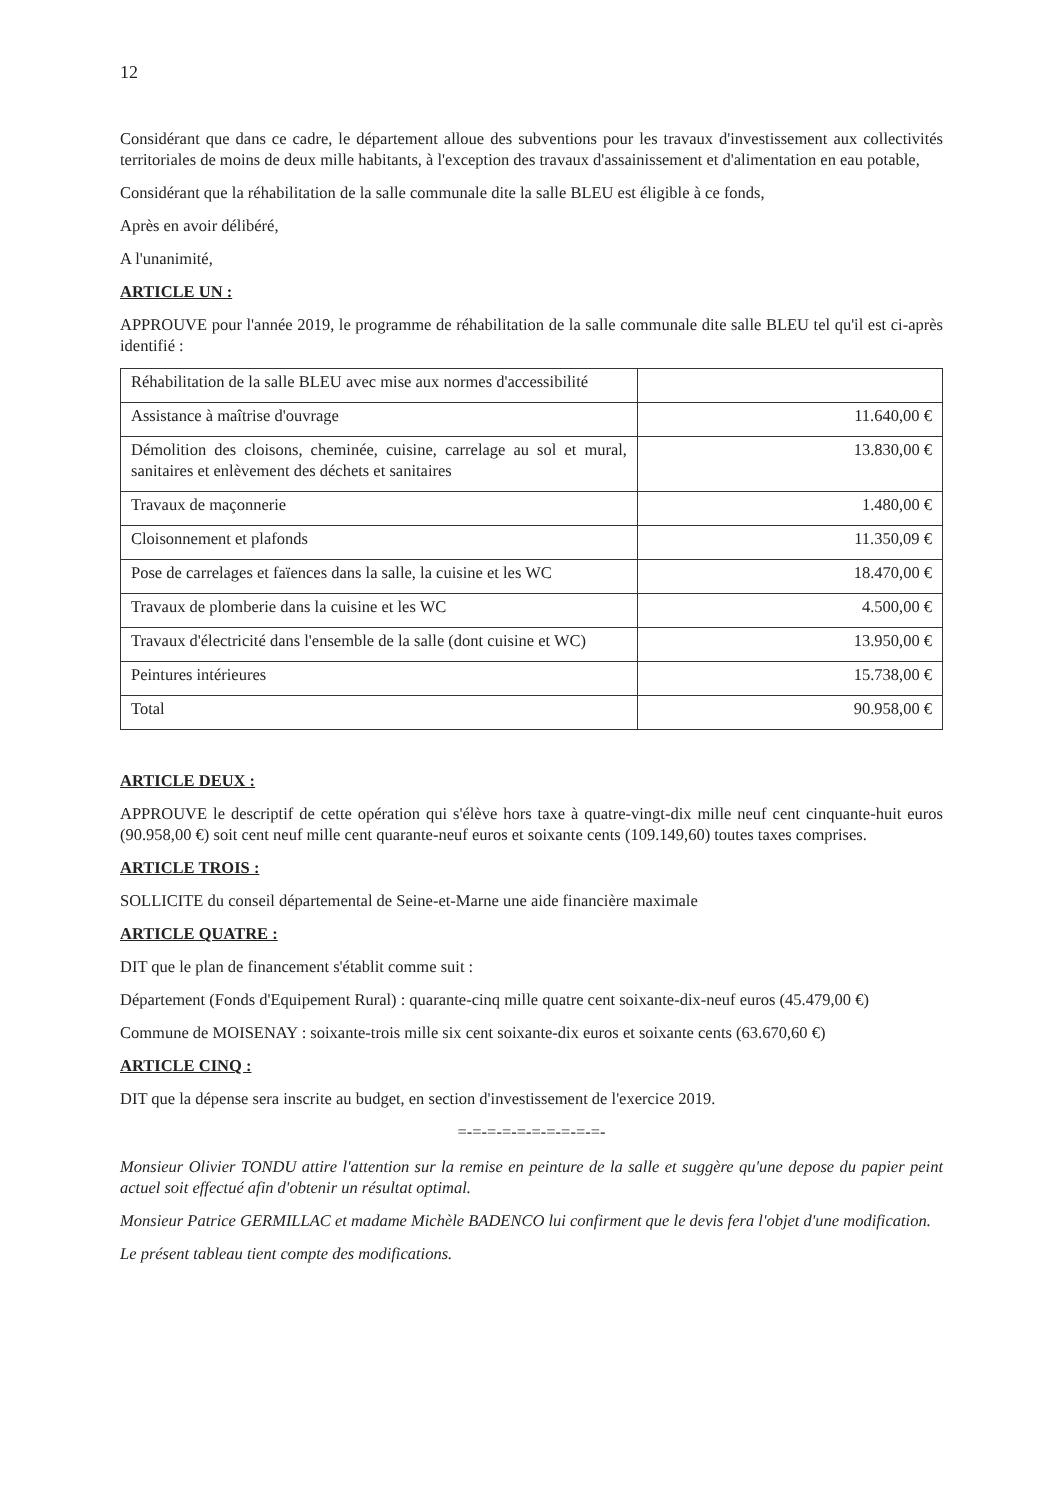12
Considérant que dans ce cadre, le département alloue des subventions pour les travaux d'investissement aux collectivités territoriales de moins de deux mille habitants, à l'exception des travaux d'assainissement et d'alimentation en eau potable,
Considérant que la réhabilitation de la salle communale dite la salle BLEU est éligible à ce fonds,
Après en avoir délibéré,
A l'unanimité,
ARTICLE UN :
APPROUVE pour l'année 2019, le programme de réhabilitation de la salle communale dite salle BLEU tel qu'il est ci-après identifié :
| Réhabilitation de la salle BLEU avec mise aux normes d'accessibilité | |
| Assistance à maîtrise d'ouvrage | 11.640,00 € |
| Démolition des cloisons, cheminée, cuisine, carrelage au sol et mural, sanitaires et enlèvement des déchets et sanitaires | 13.830,00 € |
| Travaux de maçonnerie | 1.480,00 € |
| Cloisonnement et plafonds | 11.350,09 € |
| Pose de carrelages et faïences dans la salle, la cuisine et les WC | 18.470,00 € |
| Travaux de plomberie dans la cuisine et les WC | 4.500,00 € |
| Travaux d'électricité dans l'ensemble de la salle (dont cuisine et WC) | 13.950,00 € |
| Peintures intérieures | 15.738,00 € |
| Total | 90.958,00 € |
ARTICLE DEUX :
APPROUVE le descriptif de cette opération qui s'élève hors taxe à quatre-vingt-dix mille neuf cent cinquante-huit euros (90.958,00 €) soit cent neuf mille cent quarante-neuf euros et soixante cents (109.149,60) toutes taxes comprises.
ARTICLE TROIS :
SOLLICITE du conseil départemental de Seine-et-Marne une aide financière maximale
ARTICLE QUATRE :
DIT que le plan de financement s'établit comme suit :
Département (Fonds d'Equipement Rural) : quarante-cinq mille quatre cent soixante-dix-neuf euros (45.479,00 €)
Commune de MOISENAY : soixante-trois mille six cent soixante-dix euros et soixante cents (63.670,60 €)
ARTICLE CINQ :
DIT que la dépense sera inscrite au budget, en section d'investissement de l'exercice 2019.
=-=-=-=-=-=-=-=-=-=-
Monsieur Olivier TONDU attire l'attention sur la remise en peinture de la salle et suggère qu'une depose du papier peint actuel soit effectué afin d'obtenir un résultat optimal.
Monsieur Patrice GERMILLAC et madame Michèle BADENCO lui confirment que le devis fera l'objet d'une modification.
Le présent tableau tient compte des modifications.